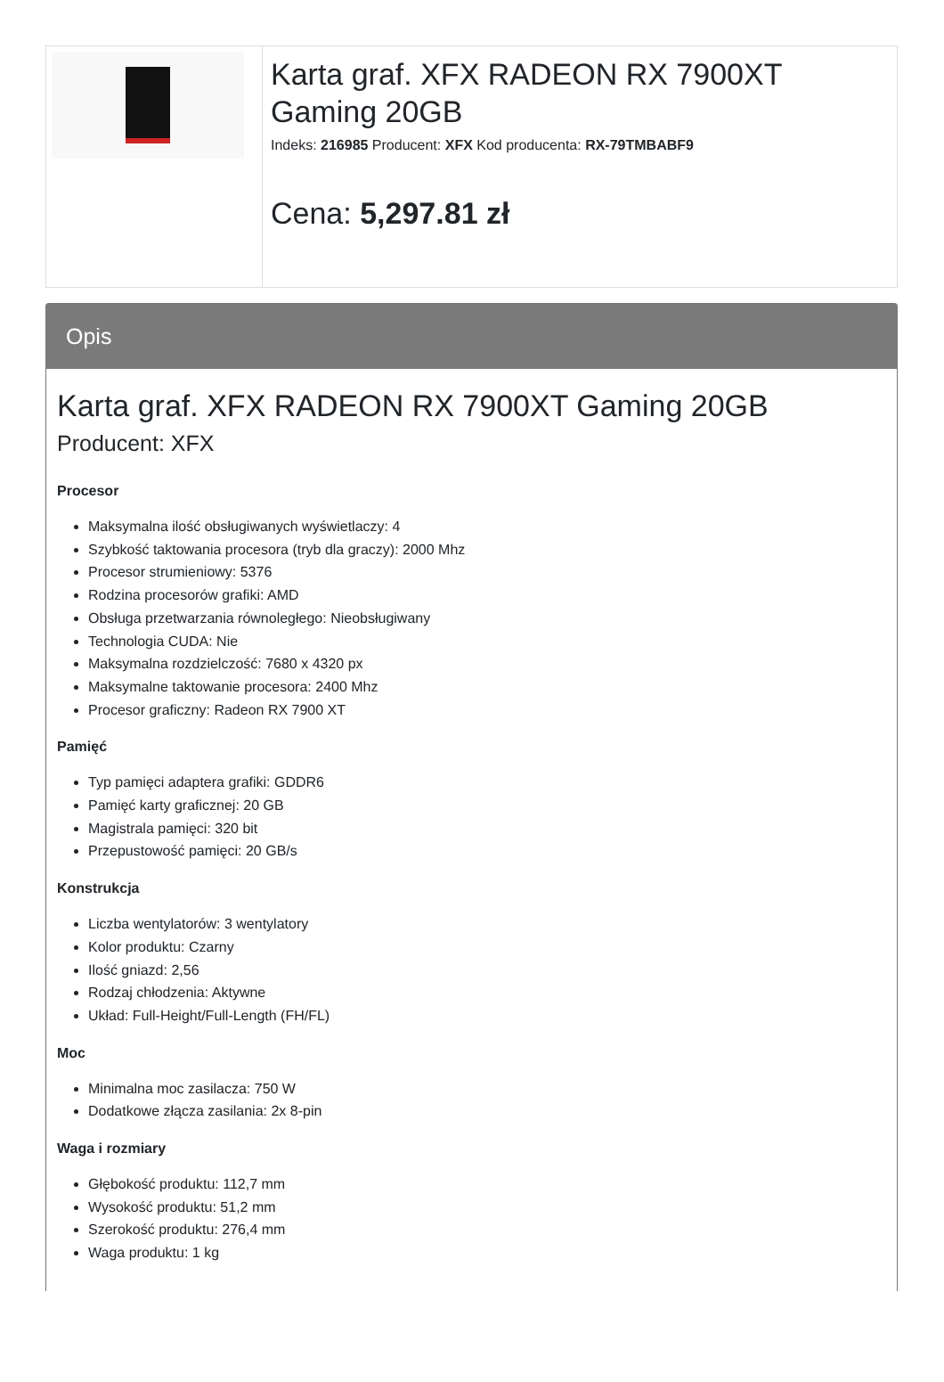Karta graf. XFX RADEON RX 7900XT Gaming 20GB
Indeks: 216985 Producent: XFX Kod producenta: RX-79TMBABF9
Cena: 5,297.81 zł
Opis
Karta graf. XFX RADEON RX 7900XT Gaming 20GB
Producent: XFX
Procesor
Maksymalna ilość obsługiwanych wyświetlaczy: 4
Szybkość taktowania procesora (tryb dla graczy): 2000 Mhz
Procesor strumieniowy: 5376
Rodzina procesorów grafiki: AMD
Obsługa przetwarzania równoległego: Nieobsługiwany
Technologia CUDA: Nie
Maksymalna rozdzielczość: 7680 x 4320 px
Maksymalne taktowanie procesora: 2400 Mhz
Procesor graficzny: Radeon RX 7900 XT
Pamięć
Typ pamięci adaptera grafiki: GDDR6
Pamięć karty graficznej: 20 GB
Magistrala pamięci: 320 bit
Przepustowość pamięci: 20 GB/s
Konstrukcja
Liczba wentylatorów: 3 wentylatory
Kolor produktu: Czarny
Ilość gniazd: 2,56
Rodzaj chłodzenia: Aktywne
Układ: Full-Height/Full-Length (FH/FL)
Moc
Minimalna moc zasilacza: 750 W
Dodatkowe złącza zasilania: 2x 8-pin
Waga i rozmiary
Głębokość produktu: 112,7 mm
Wysokość produktu: 51,2 mm
Szerokość produktu: 276,4 mm
Waga produktu: 1 kg